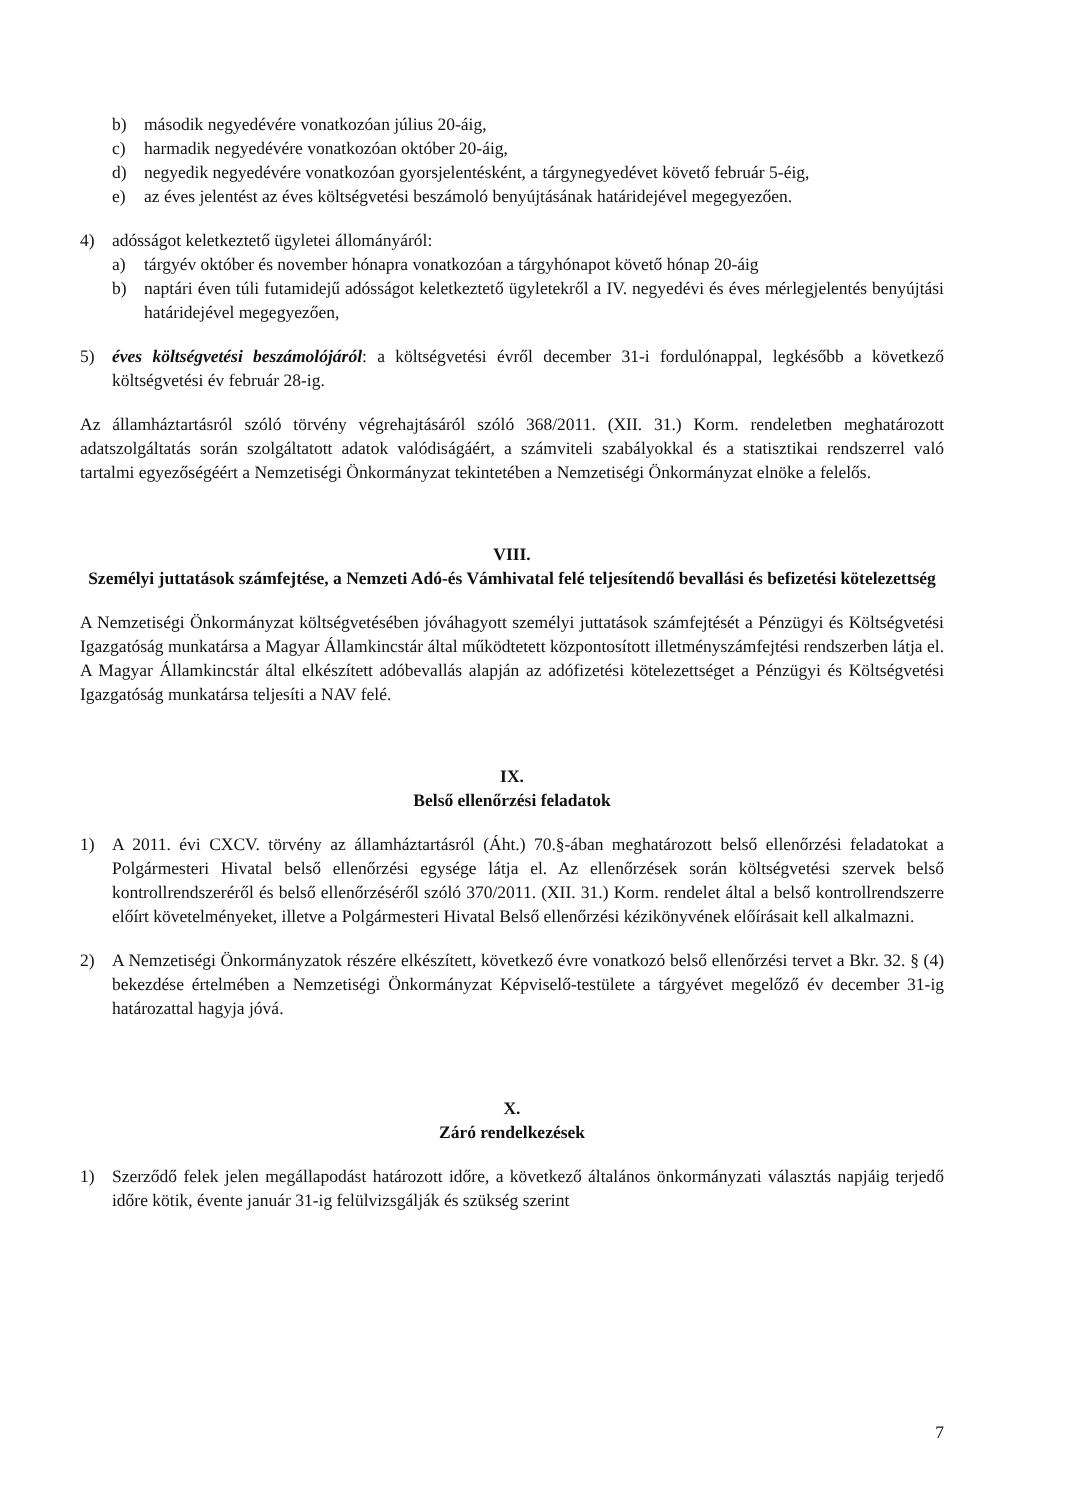b) második negyedévére vonatkozóan július 20-áig,
c) harmadik negyedévére vonatkozóan október 20-áig,
d) negyedik negyedévére vonatkozóan gyorsjelentésként, a tárgynegyedévet követő február 5-éig,
e) az éves jelentést az éves költségvetési beszámoló benyújtásának határidejével megegyezően.
4) adósságot keletkeztető ügyletei állományáról:
a) tárgyév október és november hónapra vonatkozóan a tárgyhónapot követő hónap 20-áig
b) naptári éven túli futamidejű adósságot keletkeztető ügyletekről a IV. negyedévi és éves mérlegjelentés benyújtási határidejével megegyezően,
5) éves költségvetési beszámolójáról: a költségvetési évről december 31-i fordulónappal, legkésőbb a következő költségvetési év február 28-ig.
Az államháztartásról szóló törvény végrehajtásáról szóló 368/2011. (XII. 31.) Korm. rendeletben meghatározott adatszolgáltatás során szolgáltatott adatok valódiságáért, a számviteli szabályokkal és a statisztikai rendszerrel való tartalmi egyezőségéért a Nemzetiségi Önkormányzat tekintetében a Nemzetiségi Önkormányzat elnöke a felelős.
VIII.
Személyi juttatások számfejtése, a Nemzeti Adó-és Vámhivatal felé teljesítendő bevallási és befizetési kötelezettség
A Nemzetiségi Önkormányzat költségvetésében jóváhagyott személyi juttatások számfejtését a Pénzügyi és Költségvetési Igazgatóság munkatársa a Magyar Államkincstár által működtetett központosított illetményszámfejtési rendszerben látja el. A Magyar Államkincstár által elkészített adóbevallás alapján az adófizetési kötelezettséget a Pénzügyi és Költségvetési Igazgatóság munkatársa teljesíti a NAV felé.
IX.
Belső ellenőrzési feladatok
1) A 2011. évi CXCV. törvény az államháztartásról (Áht.) 70.§-ában meghatározott belső ellenőrzési feladatokat a Polgármesteri Hivatal belső ellenőrzési egysége látja el. Az ellenőrzések során költségvetési szervek belső kontrollrendszeréről és belső ellenőrzéséről szóló 370/2011. (XII. 31.) Korm. rendelet által a belső kontrollrendszerre előírt követelményeket, illetve a Polgármesteri Hivatal Belső ellenőrzési kézikönyvének előírásait kell alkalmazni.
2) A Nemzetiségi Önkormányzatok részére elkészített, következő évre vonatkozó belső ellenőrzési tervet a Bkr. 32. § (4) bekezdése értelmében a Nemzetiségi Önkormányzat Képviselő-testülete a tárgyévet megelőző év december 31-ig határozattal hagyja jóvá.
X.
Záró rendelkezések
1) Szerződő felek jelen megállapodást határozott időre, a következő általános önkormányzati választás napjáig terjedő időre kötik, évente január 31-ig felülvizsgálják és szükség szerint
7